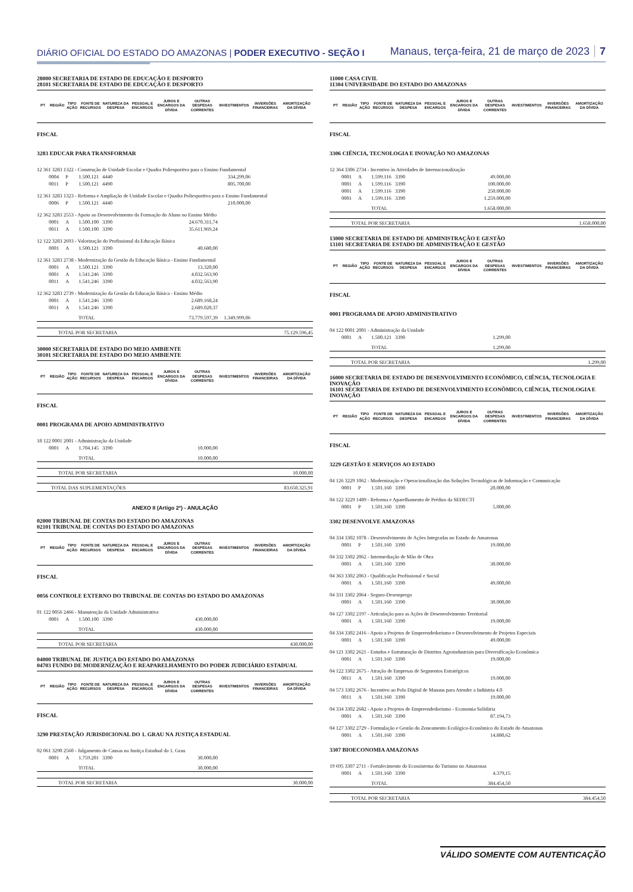DIÁRIO OFICIAL DO ESTADO DO AMAZONAS | PODER EXECUTIVO - SEÇÃO I
Manaus, terça-feira, 21 de março de 2023 7
28000 SECRETARIA DE ESTADO DE EDUCAÇÃO E DESPORTO
28101 SECRETARIA DE ESTADO DE EDUCAÇÃO E DESPORTO
| PT | REGIÃO | TIPO AÇÃO | FONTE DE RECURSOS | NATUREZA DA DESPESA | PESSOAL E ENCARGOS | JUROS E ENCARGOS DA DÍVIDA | OUTRAS DESPESAS CORRENTES | INVESTIMENTOS | INVERSÕES FINANCEIRAS | AMORTIZAÇÃO DA DÍVIDA |
| --- | --- | --- | --- | --- | --- | --- | --- | --- | --- | --- |
| FISCAL | | | | | | | | | | |
| 3283 EDUCAR PARA TRANSFORMAR | | | | | | | | | | |
| 12 361 3283 1322 - Construção de Unidade Escolar e Quadra Poliesportiva para o Ensino Fundamental | | | | | | | | | | |
| | 0004 | P | 1.500.121 | 4440 | | | | 334.299,06 | | |
| | 0011 | P | 1.500.121 | 4490 | | | | 805.700,00 | | |
| 12 361 3283 1323 - Reforma e Ampliação de Unidade Escolar e Quadra Poliesportiva para o Ensino Fundamental | | | | | | | | | | |
| | 0006 | P | 1.500.121 | 4440 | | | | 210.000,00 | | |
| 12 362 3283 2553 - Apoio ao Desenvolvimento da Formação do Aluno no Ensino Médio | | | | | | | | | | |
| | 0001 | A | 1.500.100 | 3390 | | | 24.670.311,74 | | | |
| | 0011 | A | 1.500.100 | 3390 | | | 35.611.969,24 | | | |
| 12 122 3283 2693 - Valorização do Profissional da Educação Básica | | | | | | | | | | |
| | 0001 | A | 1.500.121 | 3390 | | | 40.680,00 | | | |
| 12 361 3283 2738 - Modernização da Gestão da Educação Básica - Ensino Fundamental | | | | | | | | | | |
| | 0001 | A | 1.500.121 | 3390 | | | 13.320,00 | | | |
| | 0001 | A | 1.541.246 | 3390 | | | 4.032.563,90 | | | |
| | 0011 | A | 1.541.246 | 3390 | | | 4.032.563,90 | | | |
| 12 362 3283 2739 - Modernização da Gestão da Educação Básica - Ensino Médio | | | | | | | | | | |
| | 0001 | A | 1.541.246 | 3390 | | | 2.689.168,24 | | | |
| | 0011 | A | 1.541.246 | 3390 | | | 2.689.020,37 | | | |
| | | | TOTAL | | | | 73.779.597,39 | 1.349.999,06 | | |
TOTAL POR SECRETARIA 75.129.596,45
30000 SECRETARIA DE ESTADO DO MEIO AMBIENTE
30101 SECRETARIA DE ESTADO DO MEIO AMBIENTE
| PT | REGIÃO | TIPO AÇÃO | FONTE DE RECURSOS | NATUREZA DA DESPESA | PESSOAL E ENCARGOS | JUROS E ENCARGOS DA DÍVIDA | OUTRAS DESPESAS CORRENTES | INVESTIMENTOS | INVERSÕES FINANCEIRAS | AMORTIZAÇÃO DA DÍVIDA |
| --- | --- | --- | --- | --- | --- | --- | --- | --- | --- | --- |
| FISCAL | | | | | | | | | | |
| 0001 PROGRAMA DE APOIO ADMINISTRATIVO | | | | | | | | | | |
| 18 122 0001 2001 - Administração da Unidade | | | | | | | | | | |
| | 0001 | A | 1.704.145 | 3390 | | | 10.000,00 | | | |
| | | | TOTAL | | | | 10.000,00 | | | |
TOTAL POR SECRETARIA 10.000,00
TOTAL DAS SUPLEMENTAÇÕES 83.650.325,91
ANEXO II (Artigo 2º) - ANULAÇÃO
02000 TRIBUNAL DE CONTAS DO ESTADO DO AMAZONAS
02101 TRIBUNAL DE CONTAS DO ESTADO DO AMAZONAS
| PT | REGIÃO | TIPO AÇÃO | FONTE DE RECURSOS | NATUREZA DA DESPESA | PESSOAL E ENCARGOS | JUROS E ENCARGOS DA DÍVIDA | OUTRAS DESPESAS CORRENTES | INVESTIMENTOS | INVERSÕES FINANCEIRAS | AMORTIZAÇÃO DA DÍVIDA |
| --- | --- | --- | --- | --- | --- | --- | --- | --- | --- | --- |
| FISCAL | | | | | | | | | | |
| 0056 CONTROLE EXTERNO DO TRIBUNAL DE CONTAS DO ESTADO DO AMAZONAS | | | | | | | | | | |
| 01 122 0056 2466 - Manutenção da Unidade Administrativa | | | | | | | | | | |
| | 0001 | A | 1.500.100 | 3390 | | | 430.000,00 | | | |
| | | | TOTAL | | | | 430.000,00 | | | |
TOTAL POR SECRETARIA 430.000,00
04000 TRIBUNAL DE JUSTIÇA DO ESTADO DO AMAZONAS
04703 FUNDO DE MODERNIZAÇÃO E REAPARELHAMENTO DO PODER JUDICIÁRIO ESTADUAL
| PT | REGIÃO | TIPO AÇÃO | FONTE DE RECURSOS | NATUREZA DA DESPESA | PESSOAL E ENCARGOS | JUROS E ENCARGOS DA DÍVIDA | OUTRAS DESPESAS CORRENTES | INVESTIMENTOS | INVERSÕES FINANCEIRAS | AMORTIZAÇÃO DA DÍVIDA |
| --- | --- | --- | --- | --- | --- | --- | --- | --- | --- | --- |
| FISCAL | | | | | | | | | | |
| 3290 PRESTAÇÃO JURISDICIONAL DO 1. GRAU NA JUSTIÇA ESTADUAL | | | | | | | | | | |
| 02 061 3290 2560 - Julgamento de Causas na Justiça Estadual do 1. Grau | | | | | | | | | | |
| | 0001 | A | 1.759.201 | 3390 | | | 30.000,00 | | | |
| | | | TOTAL | | | | 30.000,00 | | | |
TOTAL POR SECRETARIA 30.000,00
11000 CASA CIVIL
11304 UNIVERSIDADE DO ESTADO DO AMAZONAS
| PT | REGIÃO | TIPO AÇÃO | FONTE DE RECURSOS | NATUREZA DA DESPESA | PESSOAL E ENCARGOS | JUROS E ENCARGOS DA DÍVIDA | OUTRAS DESPESAS CORRENTES | INVESTIMENTOS | INVERSÕES FINANCEIRAS | AMORTIZAÇÃO DA DÍVIDA |
| --- | --- | --- | --- | --- | --- | --- | --- | --- | --- | --- |
| FISCAL | | | | | | | | | | |
| 3306 CIÊNCIA, TECNOLOGIA E INOVAÇÃO NO AMAZONAS | | | | | | | | | | |
| 12 364 3306 2734 - Incentivo às Atividades de Internacionalização | | | | | | | | | | |
| | 0001 | A | 1.599.116 | 3390 | | | 49.000,00 | | | |
| | 0001 | A | 1.599.116 | 3390 | | | 100.000,00 | | | |
| | 0001 | A | 1.599.116 | 3390 | | | 250.000,00 | | | |
| | 0001 | A | 1.599.116 | 3390 | | | 1.259.000,00 | | | |
| | | | TOTAL | | | | 1.658.000,00 | | | |
TOTAL POR SECRETARIA 1.658.000,00
13000 SECRETARIA DE ESTADO DE ADMINISTRAÇÃO E GESTÃO
13101 SECRETARIA DE ESTADO DE ADMINISTRAÇÃO E GESTÃO
| PT | REGIÃO | TIPO AÇÃO | FONTE DE RECURSOS | NATUREZA DA DESPESA | PESSOAL E ENCARGOS | JUROS E ENCARGOS DA DÍVIDA | OUTRAS DESPESAS CORRENTES | INVESTIMENTOS | INVERSÕES FINANCEIRAS | AMORTIZAÇÃO DA DÍVIDA |
| --- | --- | --- | --- | --- | --- | --- | --- | --- | --- | --- |
| FISCAL | | | | | | | | | | |
| 0001 PROGRAMA DE APOIO ADMINISTRATIVO | | | | | | | | | | |
| 04 122 0001 2001 - Administração da Unidade | | | | | | | | | | |
| | 0001 | A | 1.500.121 | 3390 | | | 1.299,00 | | | |
| | | | TOTAL | | | | 1.299,00 | | | |
TOTAL POR SECRETARIA 1.299,00
16000 SECRETARIA DE ESTADO DE DESENVOLVIMENTO ECONÔMICO, CIÊNCIA, TECNOLOGIA E INOVAÇÃO
16101 SECRETARIA DE ESTADO DE DESENVOLVIMENTO ECONÔMICO, CIÊNCIA, TECNOLOGIA E INOVAÇÃO
| PT | REGIÃO | TIPO AÇÃO | FONTE DE RECURSOS | NATUREZA DA DESPESA | PESSOAL E ENCARGOS | JUROS E ENCARGOS DA DÍVIDA | OUTRAS DESPESAS CORRENTES | INVESTIMENTOS | INVERSÕES FINANCEIRAS | AMORTIZAÇÃO DA DÍVIDA |
| --- | --- | --- | --- | --- | --- | --- | --- | --- | --- | --- |
| FISCAL | | | | | | | | | | |
| 3229 GESTÃO E SERVIÇOS AO ESTADO | | | | | | | | | | |
| 04 126 3229 1062 - Modernização e Operacionalização das Soluções Tecnológicas de Informação e Comunicação | | | | | | | | | | |
| | 0001 | P | 1.501.160 | 3390 | | | 20.000,00 | | | |
| 04 122 3229 1489 - Reforma e Aparelhamento de Prédios da SEDECTI | | | | | | | | | | |
| | 0001 | P | 1.501.160 | 3390 | | | 5.000,00 | | | |
| 3302 DESENVOLVE AMAZONAS | | | | | | | | | | |
| 04 334 3302 1078 - Desenvolvimento de Ações Integradas no Estado do Amazonas | | | | | | | | | | |
| | 0001 | P | 1.501.160 | 3390 | | | 19.000,00 | | | |
| 04 332 3302 2062 - Intermediação de Mão de Obra | | | | | | | | | | |
| | 0001 | A | 1.501.160 | 3390 | | | 30.000,00 | | | |
| 04 363 3302 2063 - Qualificação Profissional e Social | | | | | | | | | | |
| | 0001 | A | 1.501.160 | 3390 | | | 49.000,00 | | | |
| 04 331 3302 2064 - Seguro-Desemprego | | | | | | | | | | |
| | 0001 | A | 1.501.160 | 3390 | | | 30.000,00 | | | |
| 04 127 3302 2197 - Articulação para as Ações de Desenvolvimento Territorial | | | | | | | | | | |
| | 0001 | A | 1.501.160 | 3390 | | | 19.000,00 | | | |
| 04 334 3302 2416 - Apoio a Projetos de Empreendedorismo e Desenvolvimento de Projetos Especiais | | | | | | | | | | |
| | 0001 | A | 1.501.160 | 3390 | | | 49.000,00 | | | |
| 04 121 3302 2621 - Estudos e Estruturação de Distritos Agroindustriais para Diversificação Econômica | | | | | | | | | | |
| | 0001 | A | 1.501.160 | 3390 | | | 19.000,00 | | | |
| 04 122 3302 2675 - Atração de Empresas de Segmentos Estratégicos | | | | | | | | | | |
| | 0011 | A | 1.501.160 | 3390 | | | 19.000,00 | | | |
| 04 573 3302 2676 - Incentivo ao Polo Digital de Manaus para Atender a Indústria 4.0 | | | | | | | | | | |
| | 0011 | A | 1.501.160 | 3390 | | | 19.000,00 | | | |
| 04 334 3302 2682 - Apoio a Projetos de Empreendedorismo - Economia Solidária | | | | | | | | | | |
| | 0001 | A | 1.501.160 | 3390 | | | 87.194,73 | | | |
| 04 127 3302 2729 - Formulação e Gestão do Zoneamento Ecológico-Econômico do Estado do Amazonas | | | | | | | | | | |
| | 0001 | A | 1.501.160 | 3390 | | | 14.880,62 | | | |
| 3307 BIOECONOMIA AMAZONAS | | | | | | | | | | |
| 19 695 3307 2711 - Fortalecimento do Ecossistema do Turismo no Amazonas | | | | | | | | | | |
| | 0001 | A | 1.501.160 | 3390 | | | 4.379,15 | | | |
| | | | TOTAL | | | | 384.454,50 | | | |
TOTAL POR SECRETARIA 384.454,50
VÁLIDO SOMENTE COM AUTENTICAÇÃO